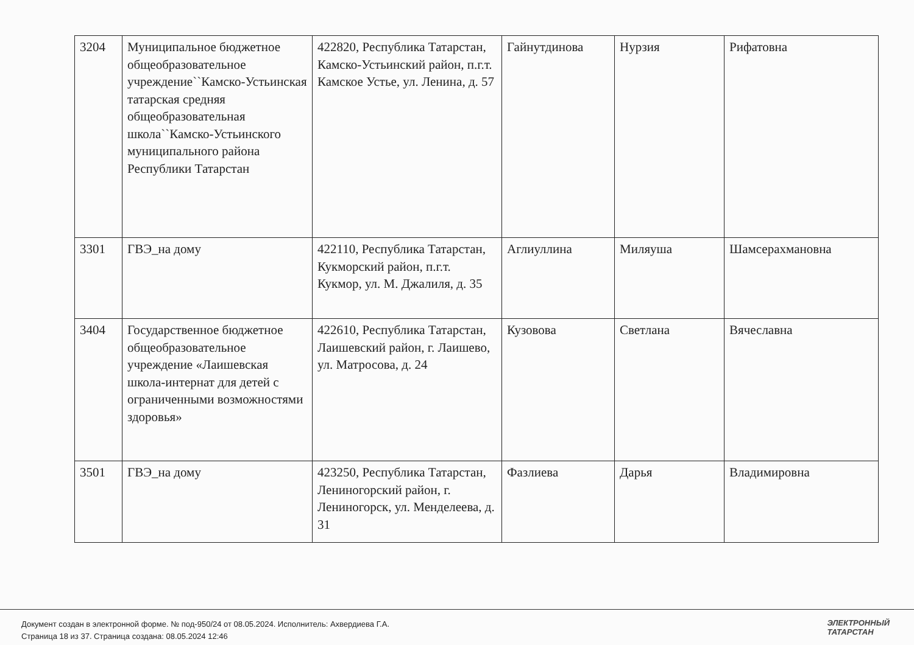| 3204 | Муниципальное бюджетное общеобразовательное учреждение``Камско-Устьинская татарская средняя общеобразовательная школа``Камско-Устьинского муниципального района Республики Татарстан | 422820, Республика Татарстан, Камско-Устьинский район, п.г.т. Камское Устье, ул. Ленина, д. 57 | Гайнутдинова | Нурзия | Рифатовна |
| 3301 | ГВЭ_на дому | 422110, Республика Татарстан, Кукморский район, п.г.т. Кукмор, ул. М. Джалиля, д. 35 | Аглиуллина | Миляуша | Шамсерахмановна |
| 3404 | Государственное бюджетное общеобразовательное учреждение «Лаишевская школа-интернат для детей с ограниченными возможностями здоровья» | 422610, Республика Татарстан, Лаишевский район, г. Лаишево, ул. Матросова, д. 24 | Кузовова | Светлана | Вячеславна |
| 3501 | ГВЭ_на дому | 423250, Республика Татарстан, Лениногорский район, г. Лениногорск, ул. Менделеева, д. 31 | Фазлиева | Дарья | Владимировна |
Документ создан в электронной форме. № под-950/24 от 08.05.2024. Исполнитель: Ахвердиева Г.А.
Страница 18 из 37. Страница создана: 08.05.2024 12:46
ЭЛЕКТРОННЫЙ
ТАТАРСТАН